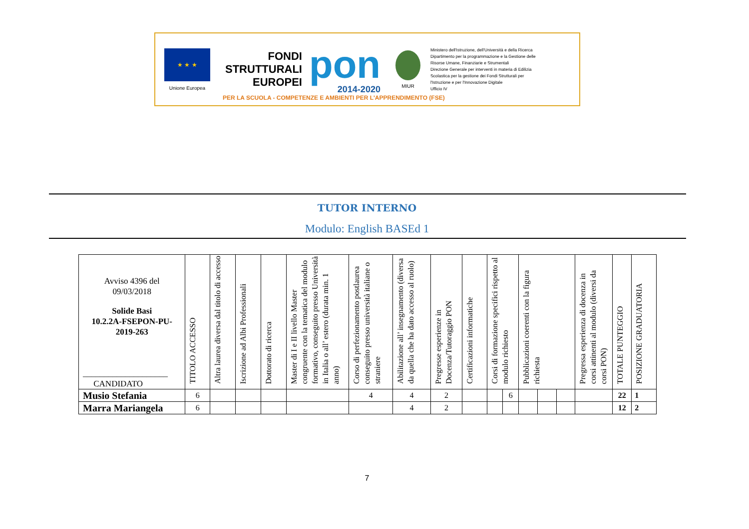★ ★ ★
Unione Europea
FONDI
STRUTTURALI
EUROPEI
pon
2014-2020
MIUR
Ministero dell'Istruzione, dell'Università e della Ricerca
Dipartimento per la programmazione e la Gestione delle
Risorse Umane, Finanziarie e Strumentali
Direzione Generale per interventi in materia di Edilizia
Scolastica per la gestione dei Fondi Strutturali per
l'Istruzione e per l'Innovazione Digitale
Ufficio IV
PER LA SCUOLA - COMPETENZE E AMBIENTI PER L'APPRENDIMENTO (FSE)
TUTOR INTERNO
Modulo: English BASEd 1
| Avviso 4396 del 09/03/2018 Solide Basi 10.2.2A-FSEPON-PU- 2019-263 ____________________ CANDIDATO | TITOLO ACCESSO | Altra laurea diversa dal titolo di accesso | Iscrizione ad Albi Professionali | Dottorato di ricerca | Master di I e II livello Master congruente con la tematica del modulo formativo, conseguito presso Università in Italia o all’ estero (durata min. 1 anno) | Corso di perfezionamento postlaurea conseguito presso università italiane o straniere | Abilitazione all’ insegnamento (diversa da quella che ha dato accesso al ruolo) | Pregresse esperienze in Docenza/Tutoraggio PON | Certificazioni informatiche | Corsi di formazione specifici rispetto al modulo richiesto | | Pubblicazioni coerenti con la figura richiesta | | | Pregressa esperienza di docenza in corsi attinenti al modulo (diversi da corsi PON) | TOTALE PUNTEGGIO | POSIZIONE GRADUATORIA |
| --- | --- | --- | --- | --- | --- | --- | --- | --- | --- | --- | --- | --- | --- | --- | --- | --- | --- |
| Musio Stefania | 6 | | | | | 4 | 4 | 2 | | | 6 | | | | | 22 | 1 |
| Marra Mariangela | 6 | | | | | | 4 | 2 | | | | | | | | 12 | 2 |
7